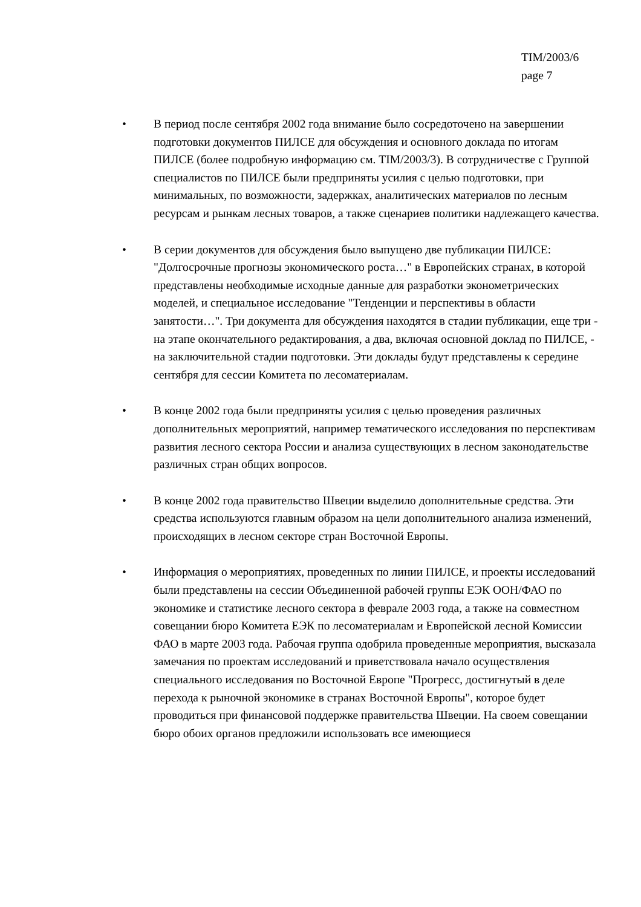TIM/2003/6
page 7
• В период после сентября 2002 года внимание было сосредоточено на завершении подготовки документов ПИЛСЕ для обсуждения и основного доклада по итогам ПИЛСЕ (более подробную информацию см. TIM/2003/3). В сотрудничестве с Группой специалистов по ПИЛСЕ были предприняты усилия с целью подготовки, при минимальных, по возможности, задержках, аналитических материалов по лесным ресурсам и рынкам лесных товаров, а также сценариев политики надлежащего качества.
• В серии документов для обсуждения было выпущено две публикации ПИЛСЕ: "Долгосрочные прогнозы экономического роста…" в Европейских странах, в которой представлены необходимые исходные данные для разработки эконометрических моделей, и специальное исследование "Тенденции и перспективы в области занятости…". Три документа для обсуждения находятся в стадии публикации, еще три - на этапе окончательного редактирования, а два, включая основной доклад по ПИЛСЕ, - на заключительной стадии подготовки. Эти доклады будут представлены к середине сентября для сессии Комитета по лесоматериалам.
• В конце 2002 года были предприняты усилия с целью проведения различных дополнительных мероприятий, например тематического исследования по перспективам развития лесного сектора России и анализа существующих в лесном законодательстве различных стран общих вопросов.
• В конце 2002 года правительство Швеции выделило дополнительные средства. Эти средства используются главным образом на цели дополнительного анализа изменений, происходящих в лесном секторе стран Восточной Европы.
• Информация о мероприятиях, проведенных по линии ПИЛСЕ, и проекты исследований были представлены на сессии Объединенной рабочей группы ЕЭК ООН/ФАО по экономике и статистике лесного сектора в феврале 2003 года, а также на совместном совещании бюро Комитета ЕЭК по лесоматериалам и Европейской лесной Комиссии ФАО в марте 2003 года. Рабочая группа одобрила проведенные мероприятия, высказала замечания по проектам исследований и приветствовала начало осуществления специального исследования по Восточной Европе "Прогресс, достигнутый в деле перехода к рыночной экономике в странах Восточной Европы", которое будет проводиться при финансовой поддержке правительства Швеции. На своем совещании бюро обоих органов предложили использовать все имеющиеся